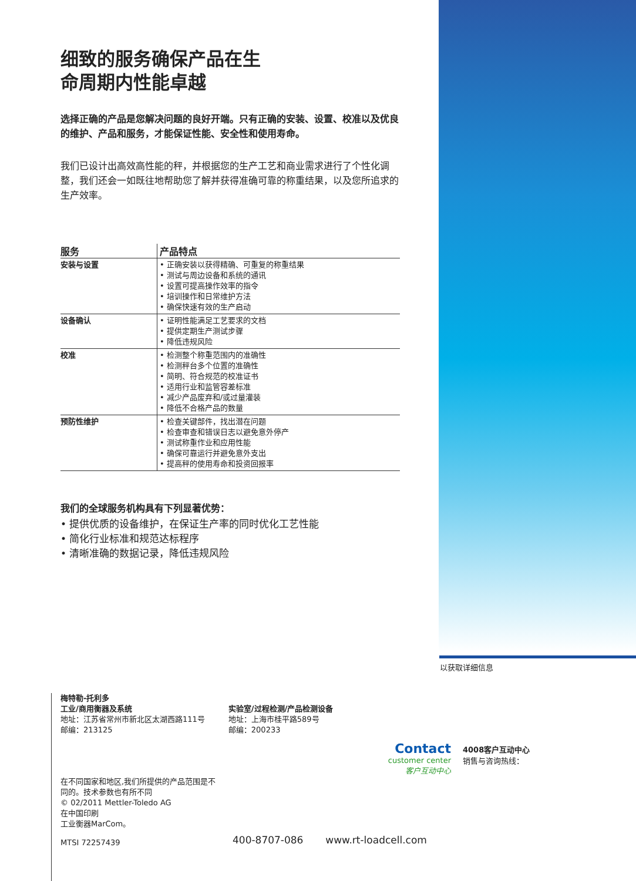细致的服务确保产品在生
命周期内性能卓越
选择正确的产品是您解决问题的良好开端。只有正确的安装、设置、校准以及优良的维护、产品和服务，才能保证性能、安全性和使用寿命。
我们已设计出高效高性能的秤，并根据您的生产工艺和商业需求进行了个性化调整，我们还会一如既往地帮助您了解并获得准确可靠的称重结果，以及您所追求的生产效率。
| 服务 | 产品特点 |
| --- | --- |
| 安装与设置 | • 正确安装以获得精确、可重复的称重结果 • 测试与周边设备和系统的通讯 • 设置可提高操作效率的指令 • 培训操作和日常维护方法 • 确保快速有效的生产启动 |
| 设备确认 | • 证明性能满足工艺要求的文档 • 提供定期生产测试步骤 • 降低违规风险 |
| 校准 | • 检测整个称重范围内的准确性 • 检测秤台多个位置的准确性 • 简明、符合规范的校准证书 • 适用行业和监管容差标准 • 减少产品废弃和/或过量灌装 • 降低不合格产品的数量 |
| 预防性维护 | • 检查关键部件，找出潜在问题 • 检查审查和错误日志以避免意外停产 • 测试称重作业和应用性能 • 确保可靠运行并避免意外支出 • 提高秤的使用寿命和投资回报率 |
我们的全球服务机构具有下列显著优势：
• 提供优质的设备维护，在保证生产率的同时优化工艺性能
• 简化行业标准和规范达标程序
• 清晰准确的数据记录，降低违规风险
以获取详细信息
梅特勒-托利多
工业/商用衡器及系统
地址：江苏省常州市新北区太湖西路111号
邮编：213125
实验室/过程检测/产品检测设备
地址：上海市桂平路589号
邮编：200233
在不同国家和地区,我们所提供的产品范围是不
同的。技术参数也有所不同
© 02/2011 Mettler-Toledo AG
在中国印刷
工业衡器MarCom。
MTSI 72257439
Contact
customer center
客户互动中心
4008客户互动中心
销售与咨询热线：
400-8707-086 www.rt-loadcell.com